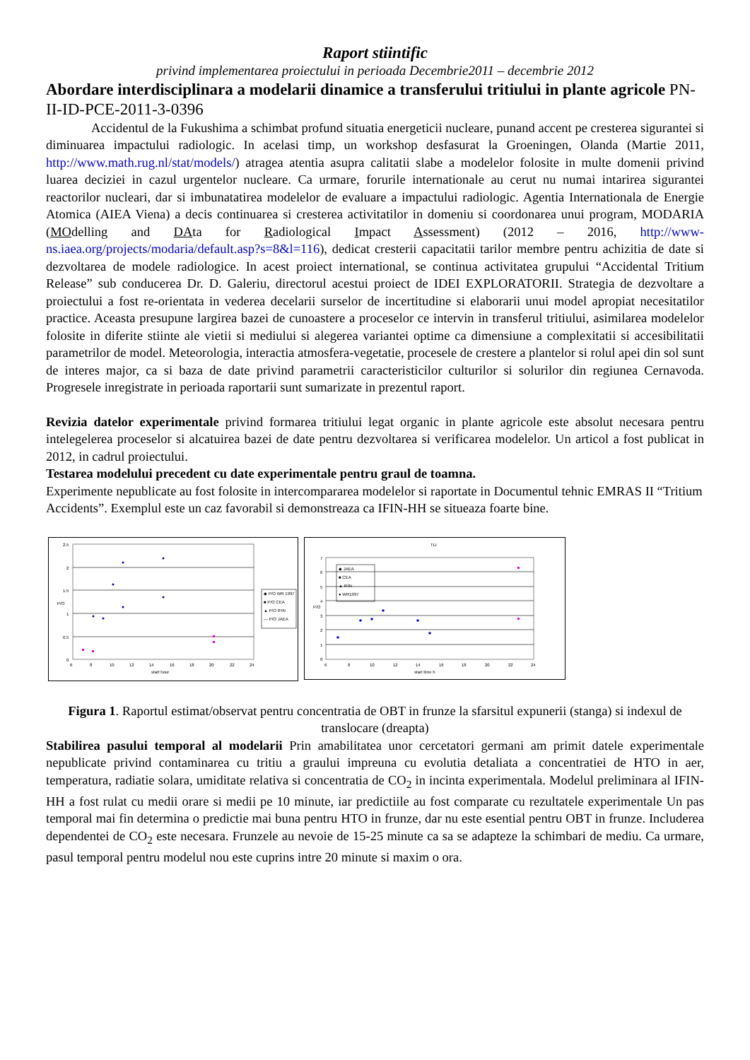Raport stiintific
privind implementarea proiectului in perioada Decembrie2011 – decembrie 2012
Abordare interdisciplinara a modelarii dinamice a transferului tritiului in plante agricole PN-II-ID-PCE-2011-3-0396
Accidentul de la Fukushima a schimbat profund situatia energeticii nucleare, punand accent pe cresterea sigurantei si diminuarea impactului radiologic. In acelasi timp, un workshop desfasurat la Groeningen, Olanda (Martie 2011, http://www.math.rug.nl/stat/models/) atragea atentia asupra calitatii slabe a modelelor folosite in multe domenii privind luarea deciziei in cazul urgentelor nucleare. Ca urmare, forurile internationale au cerut nu numai intarirea sigurantei reactorilor nucleari, dar si imbunatatirea modelelor de evaluare a impactului radiologic. Agentia Internationala de Energie Atomica (AIEA Viena) a decis continuarea si cresterea activitatilor in domeniu si coordonarea unui program, MODARIA (MOdelling and DAta for Radiological Impact Assessment) (2012 – 2016, http://www-ns.iaea.org/projects/modaria/default.asp?s=8&l=116), dedicat cresterii capacitatii tarilor membre pentru achizitia de date si dezvoltarea de modele radiologice. In acest proiect international, se continua activitatea grupului “Accidental Tritium Release” sub conducerea Dr. D. Galeriu, directorul acestui proiect de IDEI EXPLORATORII. Strategia de dezvoltare a proiectului a fost re-orientata in vederea decelarii surselor de incertitudine si elaborarii unui model apropiat necesitatilor practice. Aceasta presupune largirea bazei de cunoastere a proceselor ce intervin in transferul tritiului, asimilarea modelelor folosite in diferite stiinte ale vietii si mediului si alegerea variantei optime ca dimensiune a complexitatii si accesibilitatii parametrilor de model. Meteorologia, interactia atmosfera-vegetatie, procesele de crestere a plantelor si rolul apei din sol sunt de interes major, ca si baza de date privind parametrii caracteristicilor culturilor si solurilor din regiunea Cernavoda. Progresele inregistrate in perioada raportarii sunt sumarizate in prezentul raport.
Revizia datelor experimentale privind formarea tritiului legat organic in plante agricole este absolut necesara pentru intelegelerea proceselor si alcatuirea bazei de date pentru dezvoltarea si verificarea modelelor. Un articol a fost publicat in 2012, in cadrul proiectului.
Testarea modelului precedent cu date experimentale pentru graul de toamna.
Experimente nepublicate au fost folosite in intercompararea modelelor si raportate in Documentul tehnic EMRAS II “Tritium Accidents”. Exemplul este un caz favorabil si demonstreaza ca IFIN-HH se situeaza foarte bine.
2.5
2
1.5
1
0.5
0
6
8
10
12
14
16
18
20
22
24
start hour
P/O
◆ P/O WR 1997
■ P/O CEA
▲ P/O IFIN
— P/O JAEA
TLI
7
6
5
4
3
2
1
0
6
8
10
12
14
16
18
20
22
24
start time h
P/O
◆ JAEA
■ CEA
▲ IFIN
● WR1997
Figura 1. Raportul estimat/observat pentru concentratia de OBT in frunze la sfarsitul expunerii (stanga) si indexul de translocare (dreapta)
Stabilirea pasului temporal al modelarii Prin amabilitatea unor cercetatori germani am primit datele experimentale nepublicate privind contaminarea cu tritiu a graului impreuna cu evolutia detaliata a concentratiei de HTO in aer, temperatura, radiatie solara, umiditate relativa si concentratia de CO<sub>2</sub> in incinta experimentala. Modelul preliminara al IFIN-HH a fost rulat cu medii orare si medii pe 10 minute, iar predictiile au fost comparate cu rezultatele experimentale Un pas temporal mai fin determina o predictie mai buna pentru HTO in frunze, dar nu este esential pentru OBT in frunze. Includerea dependentei de CO<sub>2</sub> este necesara. Frunzele au nevoie de 15-25 minute ca sa se adapteze la schimbari de mediu. Ca urmare, pasul temporal pentru modelul nou este cuprins intre 20 minute si maxim o ora.